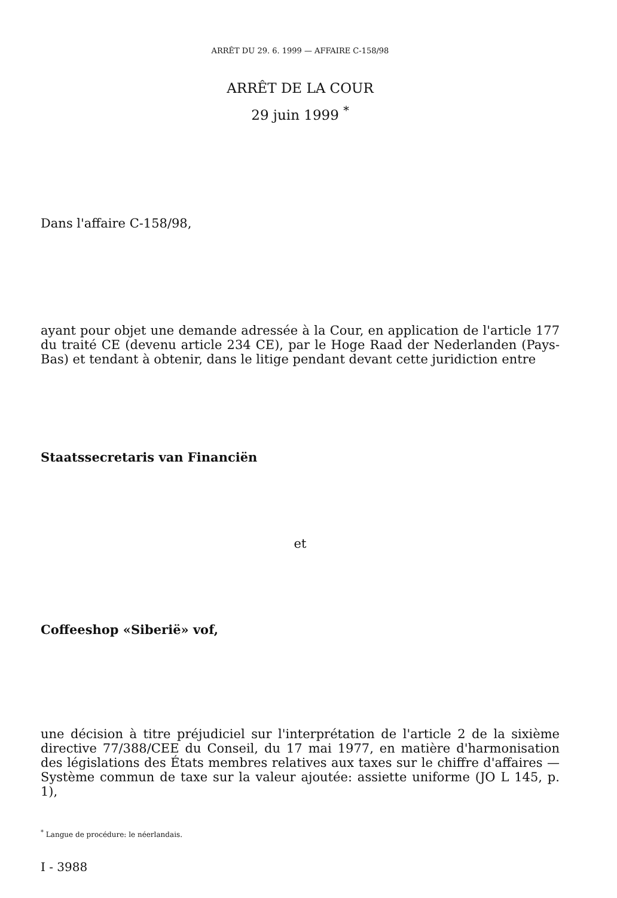ARRÊT DU 29. 6. 1999 — AFFAIRE C-158/98
ARRÊT DE LA COUR
29 juin 1999 <sup>*</sup>
Dans l'affaire C-158/98,
ayant pour objet une demande adressée à la Cour, en application de l'article 177 du traité CE (devenu article 234 CE), par le Hoge Raad der Nederlanden (Pays-Bas) et tendant à obtenir, dans le litige pendant devant cette juridiction entre
Staatssecretaris van Financiën
et
Coffeeshop «Siberië» vof,
une décision à titre préjudiciel sur l'interprétation de l'article 2 de la sixième directive 77/388/CEE du Conseil, du 17 mai 1977, en matière d'harmonisation des législations des États membres relatives aux taxes sur le chiffre d'affaires — Système commun de taxe sur la valeur ajoutée: assiette uniforme (JO L 145, p. 1),
<sup>*</sup> Langue de procédure: le néerlandais.
I - 3988